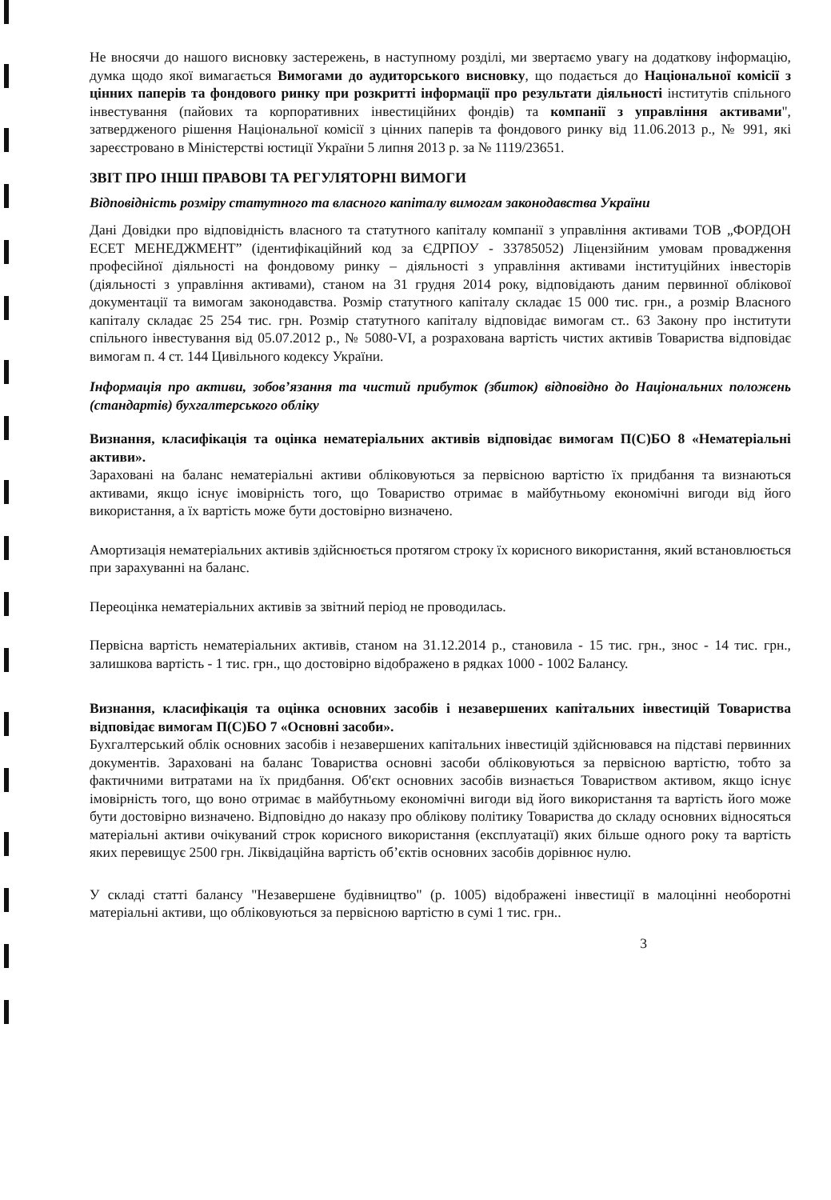Не вносячи до нашого висновку застережень, в наступному розділі, ми звертаємо увагу на додаткову інформацію, думка щодо якої вимагається Вимогами до аудиторського висновку, що подається до Національної комісії з цінних паперів та фондового ринку при розкритті інформації про результати діяльності інститутів спільного інвестування (пайових та корпоративних інвестиційних фондів) та компанії з управління активами", затвердженого рішення Національної комісії з цінних паперів та фондового ринку від 11.06.2013 р., № 991, які зареєстровано в Міністерстві юстиції України 5 липня 2013 р. за № 1119/23651.
ЗВІТ ПРО ІНШІ ПРАВОВІ ТА РЕГУЛЯТОРНІ ВИМОГИ
Відповідність розміру статутного та власного капіталу вимогам законодавства України
Дані Довідки про відповідність власного та статутного капіталу компанії з управління активами ТОВ „ФОРДОН ЕСЕТ МЕНЕДЖМЕНТ” (ідентифікаційний код за ЄДРПОУ - 33785052) Ліцензійним умовам провадження професійної діяльності на фондовому ринку – діяльності з управління активами інституційних інвесторів (діяльності з управління активами), станом на 31 грудня 2014 року, відповідають даним первинної облікової документації та вимогам законодавства. Розмір статутного капіталу складає 15 000 тис. грн., а розмір Власного капіталу складає 25 254 тис. грн. Розмір статутного капіталу відповідає вимогам ст.. 63 Закону про інститути спільного інвестування від 05.07.2012 р., № 5080-VI, а розрахована вартість чистих активів Товариства відповідає вимогам п. 4 ст. 144 Цивільного кодексу України.
Інформація про активи, зобов’язання та чистий прибуток (збиток) відповідно до Національних положень (стандартів) бухгалтерського обліку
Визнання, класифікація та оцінка нематеріальних активів відповідає вимогам П(С)БО 8 «Нематеріальні активи».
Зараховані на баланс нематеріальні активи обліковуються за первісною вартістю їх придбання та визнаються активами, якщо існує імовірність того, що Товариство отримає в майбутньому економічні вигоди від його використання, а їх вартість може бути достовірно визначено.
Амортизація нематеріальних активів здійснюється протягом строку їх корисного використання, який встановлюється при зарахуванні на баланс.
Переоцінка нематеріальних активів за звітний період не проводилась.
Первісна вартість нематеріальних активів, станом на 31.12.2014 р., становила - 15 тис. грн., знос - 14 тис. грн., залишкова вартість - 1 тис. грн., що достовірно відображено в рядках 1000 - 1002 Балансу.
Визнання, класифікація та оцінка основних засобів і незавершених капітальних інвестицій Товариства відповідає вимогам П(С)БО 7 «Основні засоби».
Бухгалтерський облік основних засобів і незавершених капітальних інвестицій здійснювався на підставі первинних документів. Зараховані на баланс Товариства основні засоби обліковуються за первісною вартістю, тобто за фактичними витратами на їх придбання. Об'єкт основних засобів визнається Товариством активом, якщо існує імовірність того, що воно отримає в майбутньому економічні вигоди від його використання та вартість його може бути достовірно визначено. Відповідно до наказу про облікову політику Товариства до складу основних відносяться матеріальні активи очікуваний строк корисного використання (експлуатації) яких більше одного року та вартість яких перевищує 2500 грн. Ліквідаційна вартість об’єктів основних засобів дорівнює нулю.
У складі статті балансу "Незавершене будівництво" (р. 1005) відображені інвестиції в малоцінні необоротні матеріальні активи, що обліковуються за первісною вартістю в сумі 1 тис. грн..
3